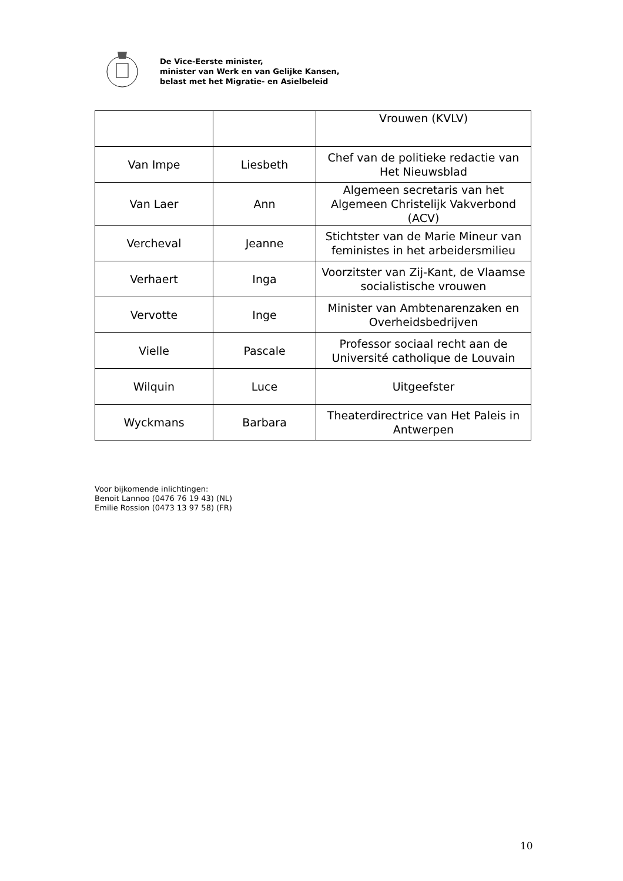De Vice-Eerste minister,
minister van Werk en van Gelijke Kansen,
belast met het Migratie- en Asielbeleid
| | | Vrouwen (KVLV) |
| Van Impe | Liesbeth | Chef van de politieke redactie van Het Nieuwsblad |
| Van Laer | Ann | Algemeen secretaris van het Algemeen Christelijk Vakverbond (ACV) |
| Vercheval | Jeanne | Stichtster van de Marie Mineur van feministes in het arbeidersmilieu |
| Verhaert | Inga | Voorzitster van Zij-Kant, de Vlaamse socialistische vrouwen |
| Vervotte | Inge | Minister van Ambtenarenzaken en Overheidsbedrijven |
| Vielle | Pascale | Professor sociaal recht aan de Université catholique de Louvain |
| Wilquin | Luce | Uitgeefster |
| Wyckmans | Barbara | Theaterdirectrice van Het Paleis in Antwerpen |
Voor bijkomende inlichtingen:
Benoit Lannoo (0476 76 19 43) (NL)
Emilie Rossion (0473 13 97 58) (FR)
10